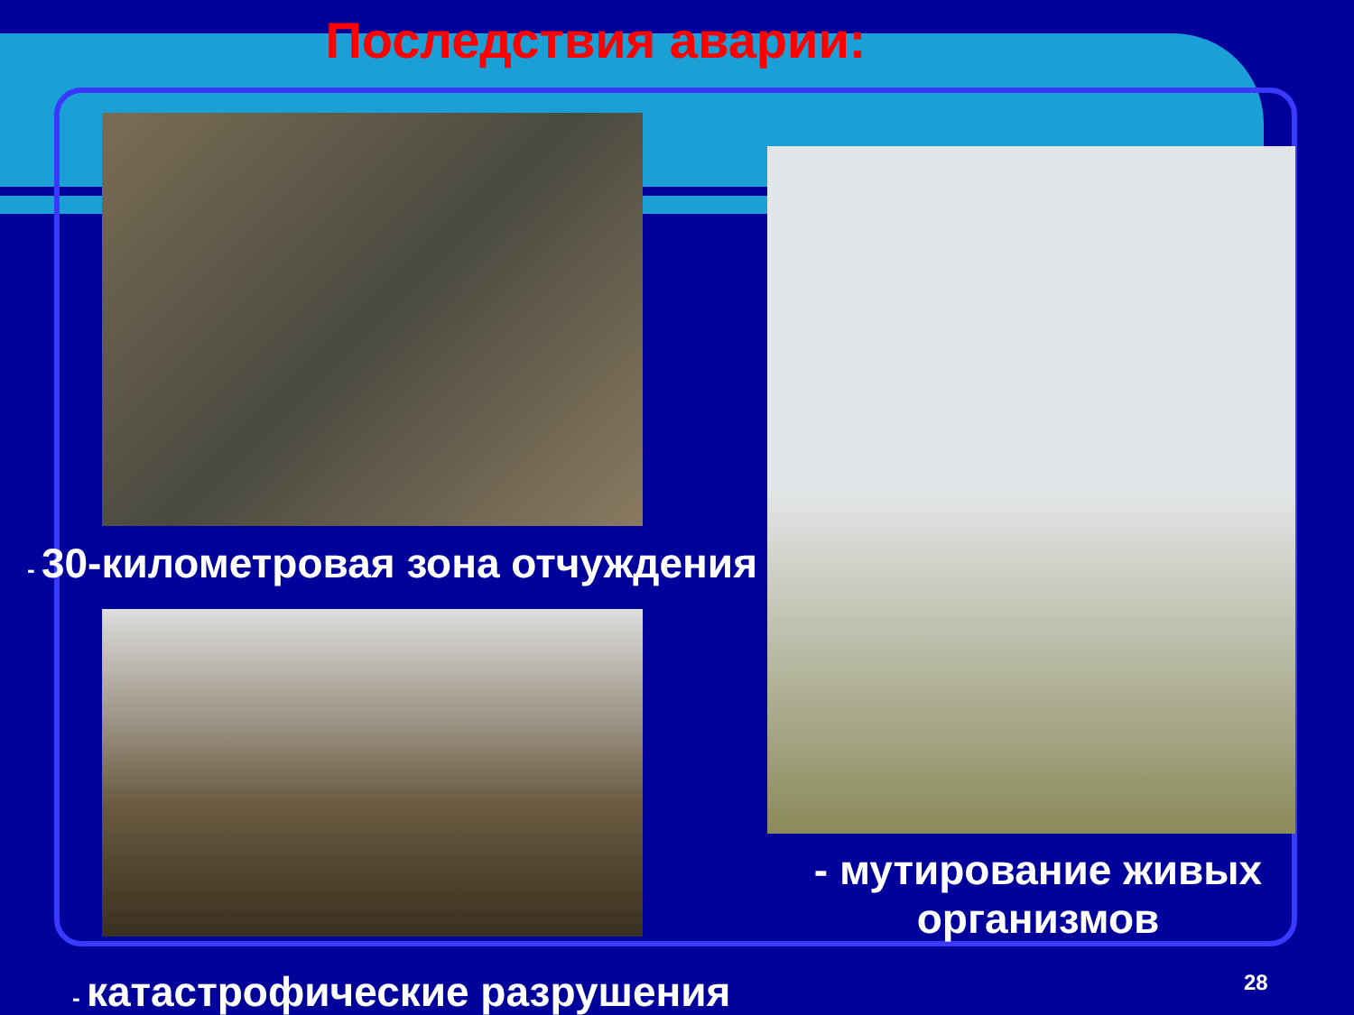Последствия аварии:
- 30-километровая зона отчуждения
- мутирование живых организмов
- катастрофические разрушения 28